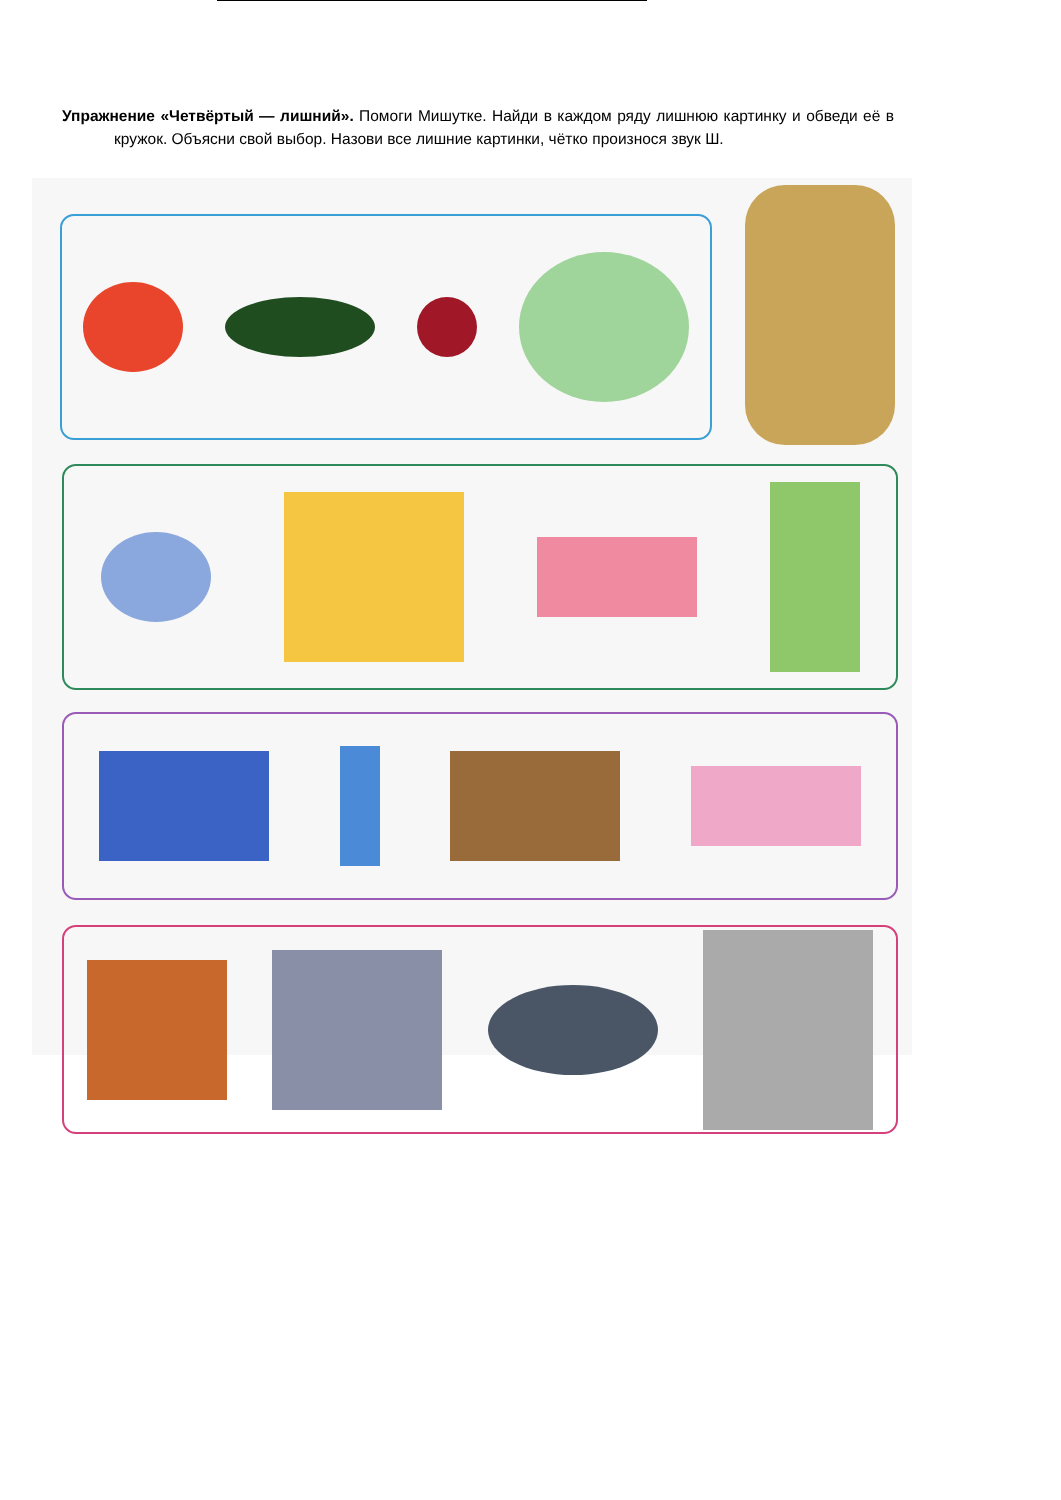Упражнение «Четвёртый — лишний». Помоги Мишутке. Найди в каждом ряду лишнюю картинку и обведи её в кружок. Объясни свой выбор. Назови все лишние картинки, чётко произнося звук Ш.